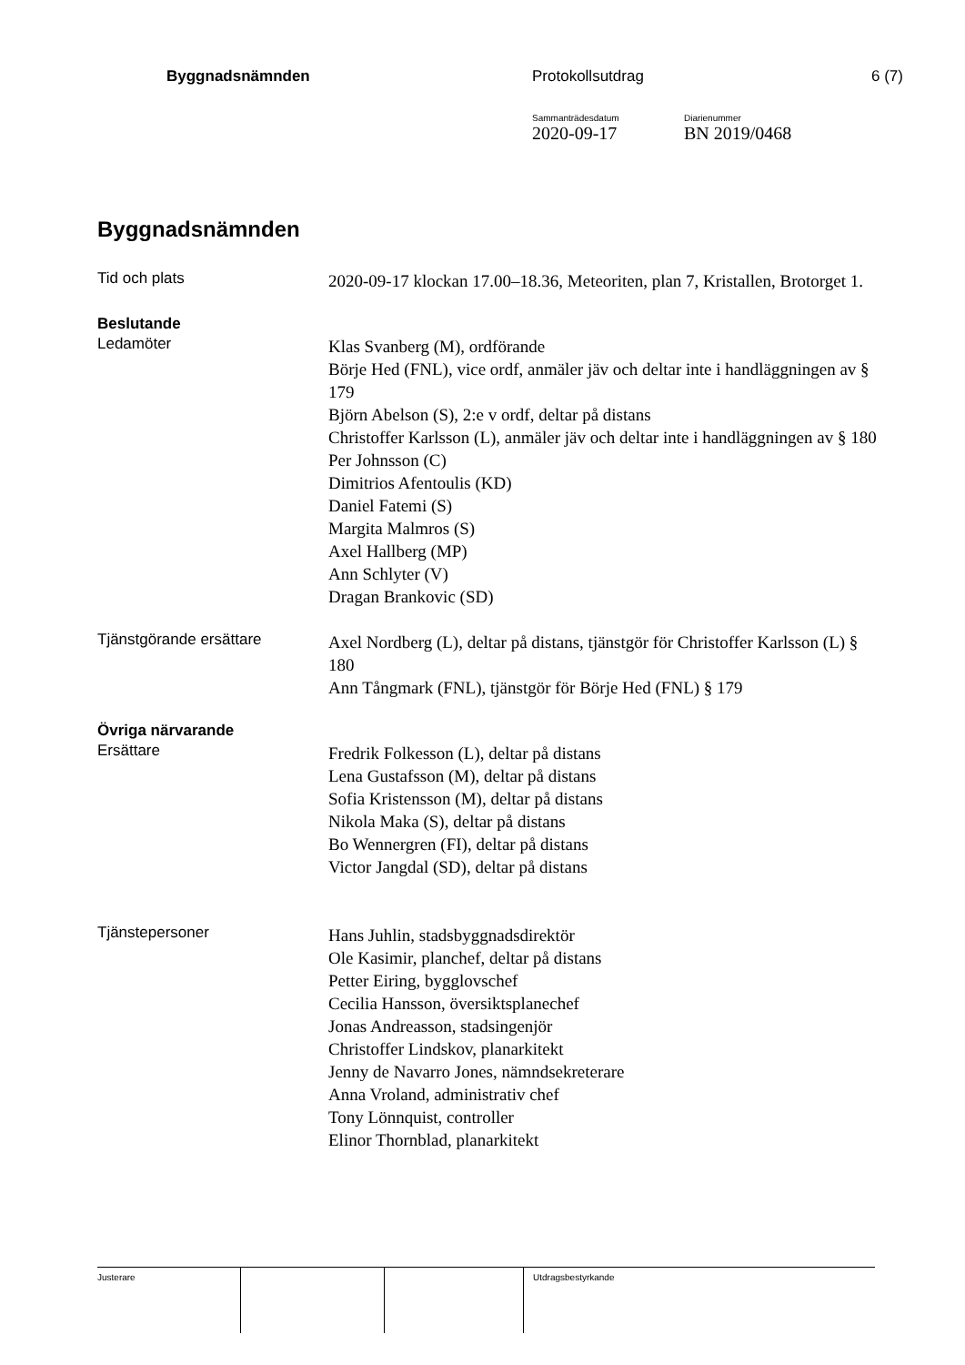Byggnadsnämnden Protokollsutdrag 6 (7)
Sammanträdesdatum
2020-09-17
Diarienummer
BN 2019/0468
Byggnadsnämnden
Tid och plats
2020-09-17 klockan 17.00–18.36, Meteoriten, plan 7, Kristallen, Brotorget 1.
Beslutande
Ledamöter
Klas Svanberg (M), ordförande
Börje Hed (FNL), vice ordf, anmäler jäv och deltar inte i handläggningen av § 179
Björn Abelson (S), 2:e v ordf, deltar på distans
Christoffer Karlsson (L), anmäler jäv och deltar inte i handläggningen av § 180
Per Johnsson (C)
Dimitrios Afentoulis (KD)
Daniel Fatemi (S)
Margita Malmros (S)
Axel Hallberg (MP)
Ann Schlyter (V)
Dragan Brankovic (SD)
Tjänstgörande ersättare
Axel Nordberg (L), deltar på distans, tjänstgör för Christoffer Karlsson (L) § 180
Ann Tångmark (FNL), tjänstgör för Börje Hed (FNL) § 179
Övriga närvarande
Ersättare
Fredrik Folkesson (L), deltar på distans
Lena Gustafsson (M), deltar på distans
Sofia Kristensson (M), deltar på distans
Nikola Maka (S), deltar på distans
Bo Wennergren (FI), deltar på distans
Victor Jangdal (SD), deltar på distans
Tjänstepersoner
Hans Juhlin, stadsbyggnadsdirektör
Ole Kasimir, planchef, deltar på distans
Petter Eiring, bygglovschef
Cecilia Hansson, översiktsplanechef
Jonas Andreasson, stadsingenjör
Christoffer Lindskov, planarkitekt
Jenny de Navarro Jones, nämndsekreterare
Anna Vroland, administrativ chef
Tony Lönnquist, controller
Elinor Thornblad, planarkitekt
Justerare Utdragsbestyrkande